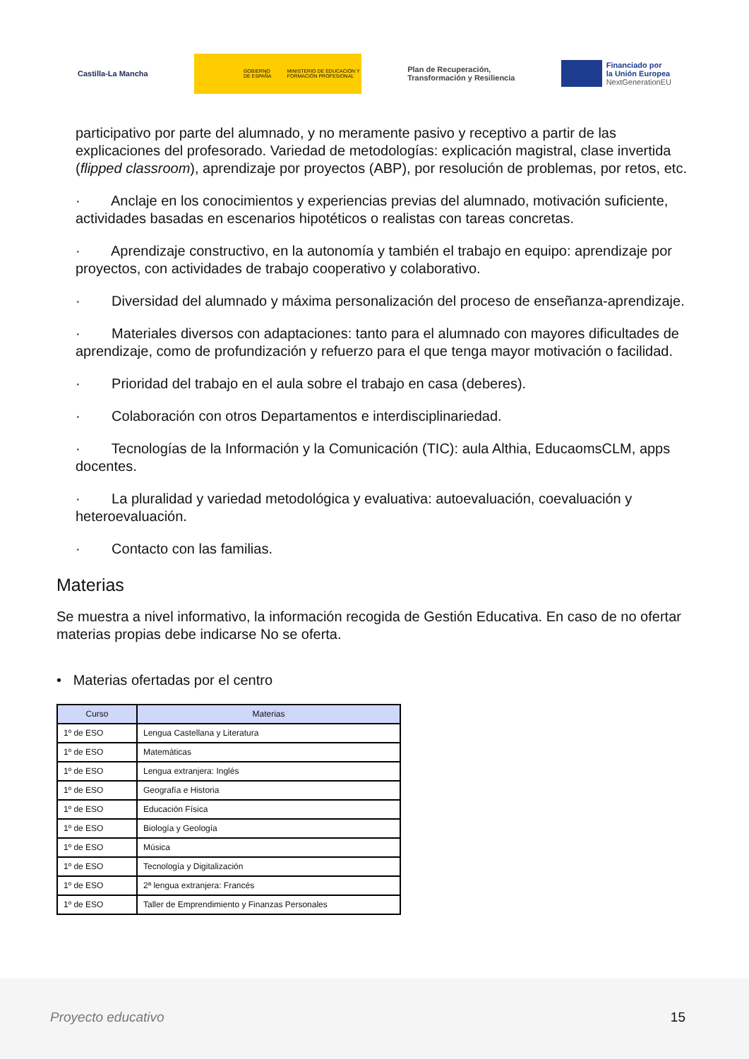Castilla-La Mancha
GOBIERNO DE ESPAÑA MINISTERIO DE EDUCACIÓN Y FORMACIÓN PROFESIONAL
Plan de Recuperación,
Transformación y Resiliencia
Financiado por
la Unión Europea
NextGenerationEU
participativo por parte del alumnado, y no meramente pasivo y receptivo a partir de las explicaciones del profesorado. Variedad de metodologías: explicación magistral, clase invertida (flipped classroom), aprendizaje por proyectos (ABP), por resolución de problemas, por retos, etc.
· Anclaje en los conocimientos y experiencias previas del alumnado, motivación suficiente, actividades basadas en escenarios hipotéticos o realistas con tareas concretas.
· Aprendizaje constructivo, en la autonomía y también el trabajo en equipo: aprendizaje por proyectos, con actividades de trabajo cooperativo y colaborativo.
· Diversidad del alumnado y máxima personalización del proceso de enseñanza-aprendizaje.
· Materiales diversos con adaptaciones: tanto para el alumnado con mayores dificultades de aprendizaje, como de profundización y refuerzo para el que tenga mayor motivación o facilidad.
· Prioridad del trabajo en el aula sobre el trabajo en casa (deberes).
· Colaboración con otros Departamentos e interdisciplinariedad.
· Tecnologías de la Información y la Comunicación (TIC): aula Althia, EducaomsCLM, apps docentes.
· La pluralidad y variedad metodológica y evaluativa: autoevaluación, coevaluación y heteroevaluación.
· Contacto con las familias.
Materias
Se muestra a nivel informativo, la información recogida de Gestión Educativa. En caso de no ofertar materias propias debe indicarse No se oferta.
• Materias ofertadas por el centro
| Curso | Materias |
| --- | --- |
| 1º de ESO | Lengua Castellana y Literatura |
| 1º de ESO | Matemáticas |
| 1º de ESO | Lengua extranjera: Inglés |
| 1º de ESO | Geografía e Historia |
| 1º de ESO | Educación Física |
| 1º de ESO | Biología y Geología |
| 1º de ESO | Música |
| 1º de ESO | Tecnología y Digitalización |
| 1º de ESO | 2ª lengua extranjera: Francés |
| 1º de ESO | Taller de Emprendimiento y Finanzas Personales |
Proyecto educativo 15